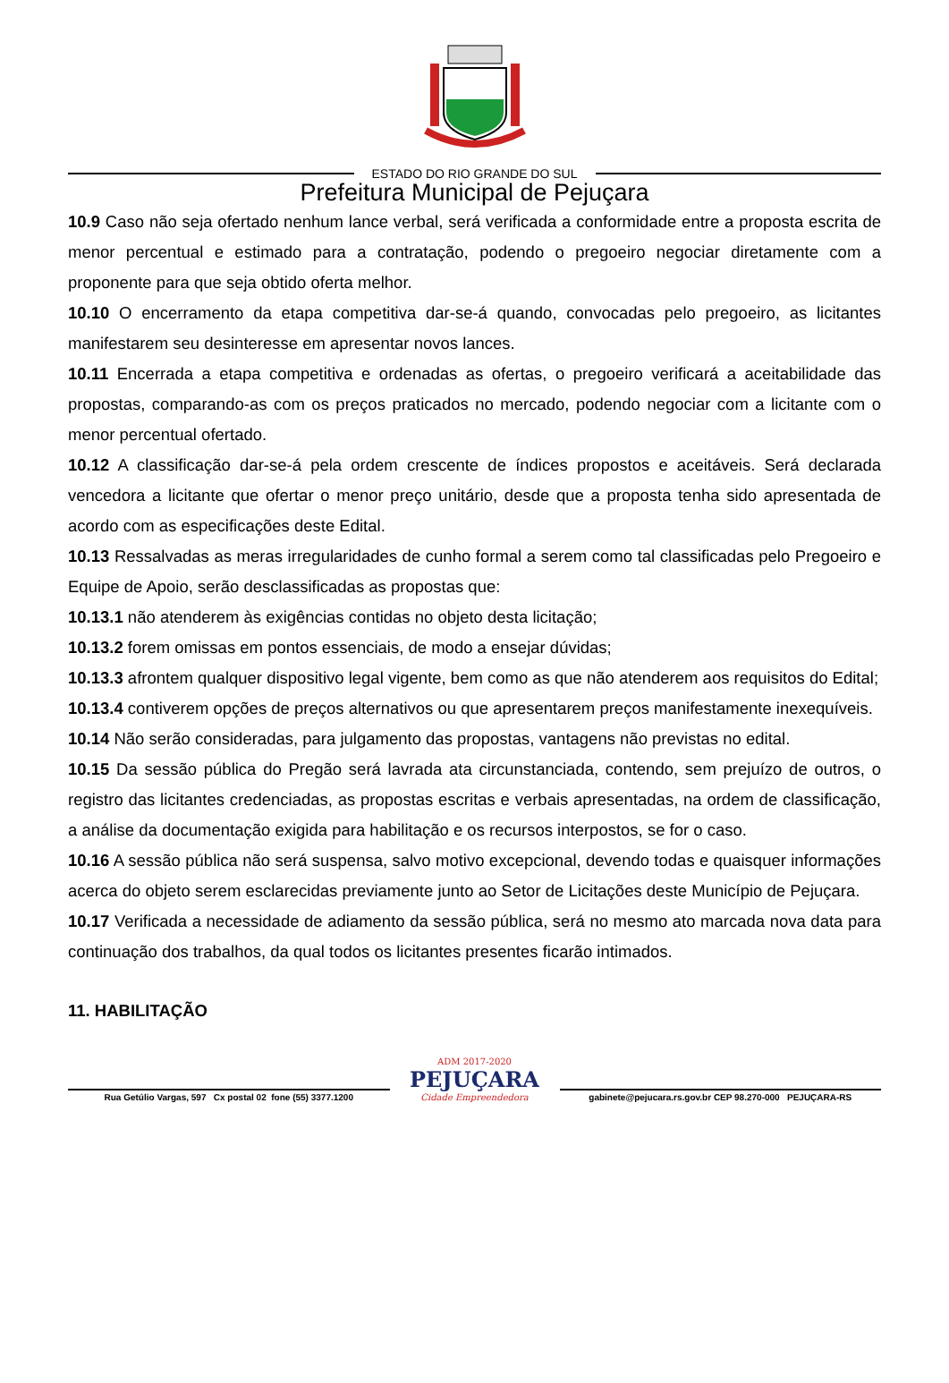ESTADO DO RIO GRANDE DO SUL
Prefeitura Municipal de Pejuçara
10.9 Caso não seja ofertado nenhum lance verbal, será verificada a conformidade entre a proposta escrita de menor percentual e estimado para a contratação, podendo o pregoeiro negociar diretamente com a proponente para que seja obtido oferta melhor.
10.10 O encerramento da etapa competitiva dar-se-á quando, convocadas pelo pregoeiro, as licitantes manifestarem seu desinteresse em apresentar novos lances.
10.11 Encerrada a etapa competitiva e ordenadas as ofertas, o pregoeiro verificará a aceitabilidade das propostas, comparando-as com os preços praticados no mercado, podendo negociar com a licitante com o menor percentual ofertado.
10.12 A classificação dar-se-á pela ordem crescente de índices propostos e aceitáveis. Será declarada vencedora a licitante que ofertar o menor preço unitário, desde que a proposta tenha sido apresentada de acordo com as especificações deste Edital.
10.13 Ressalvadas as meras irregularidades de cunho formal a serem como tal classificadas pelo Pregoeiro e Equipe de Apoio, serão desclassificadas as propostas que:
10.13.1 não atenderem às exigências contidas no objeto desta licitação;
10.13.2 forem omissas em pontos essenciais, de modo a ensejar dúvidas;
10.13.3 afrontem qualquer dispositivo legal vigente, bem como as que não atenderem aos requisitos do Edital;
10.13.4 contiverem opções de preços alternativos ou que apresentarem preços manifestamente inexequíveis.
10.14 Não serão consideradas, para julgamento das propostas, vantagens não previstas no edital.
10.15 Da sessão pública do Pregão será lavrada ata circunstanciada, contendo, sem prejuízo de outros, o registro das licitantes credenciadas, as propostas escritas e verbais apresentadas, na ordem de classificação, a análise da documentação exigida para habilitação e os recursos interpostos, se for o caso.
10.16 A sessão pública não será suspensa, salvo motivo excepcional, devendo todas e quaisquer informações acerca do objeto serem esclarecidas previamente junto ao Setor de Licitações deste Município de Pejuçara.
10.17 Verificada a necessidade de adiamento da sessão pública, será no mesmo ato marcada nova data para continuação dos trabalhos, da qual todos os licitantes presentes ficarão intimados.
11. HABILITAÇÃO
Rua Getúlio Vargas, 597 Cx postal 02 fone (55) 3377.1200
ADM 2017-2020
PEJUÇARA
Cidade Empreendedora
gabinete@pejucara.rs.gov.br CEP 98.270-000 PEJUÇARA-RS